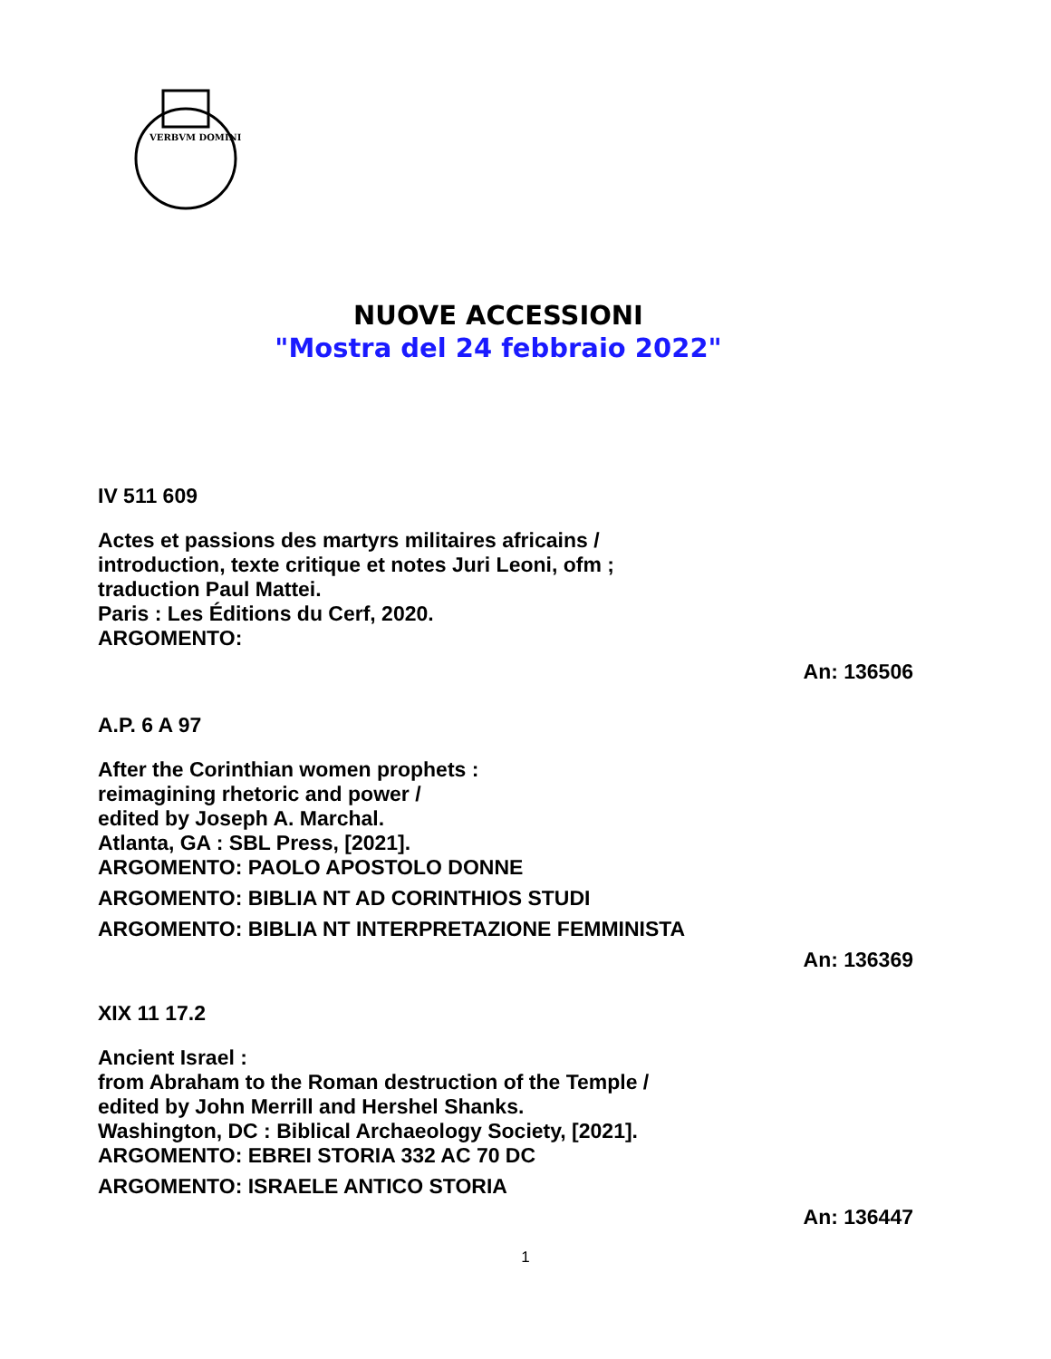VERBVM DOMINI
NUOVE ACCESSIONI
"Mostra del 24 febbraio 2022"
IV 511 609
Actes et passions des martyrs militaires africains /
introduction, texte critique et notes Juri Leoni, ofm ;
traduction Paul Mattei.
Paris : Les Éditions du Cerf, 2020.
ARGOMENTO:
An: 136506
A.P. 6 A 97
After the Corinthian women prophets :
reimagining rhetoric and power /
edited by Joseph A. Marchal.
Atlanta, GA : SBL Press, [2021].
ARGOMENTO: PAOLO APOSTOLO DONNE
ARGOMENTO: BIBLIA NT AD CORINTHIOS STUDI
ARGOMENTO: BIBLIA NT INTERPRETAZIONE FEMMINISTA
An: 136369
XIX 11 17.2
Ancient Israel :
from Abraham to the Roman destruction of the Temple /
edited by John Merrill and Hershel Shanks.
Washington, DC : Biblical Archaeology Society, [2021].
ARGOMENTO: EBREI STORIA 332 AC 70 DC
ARGOMENTO: ISRAELE ANTICO STORIA
An: 136447
1